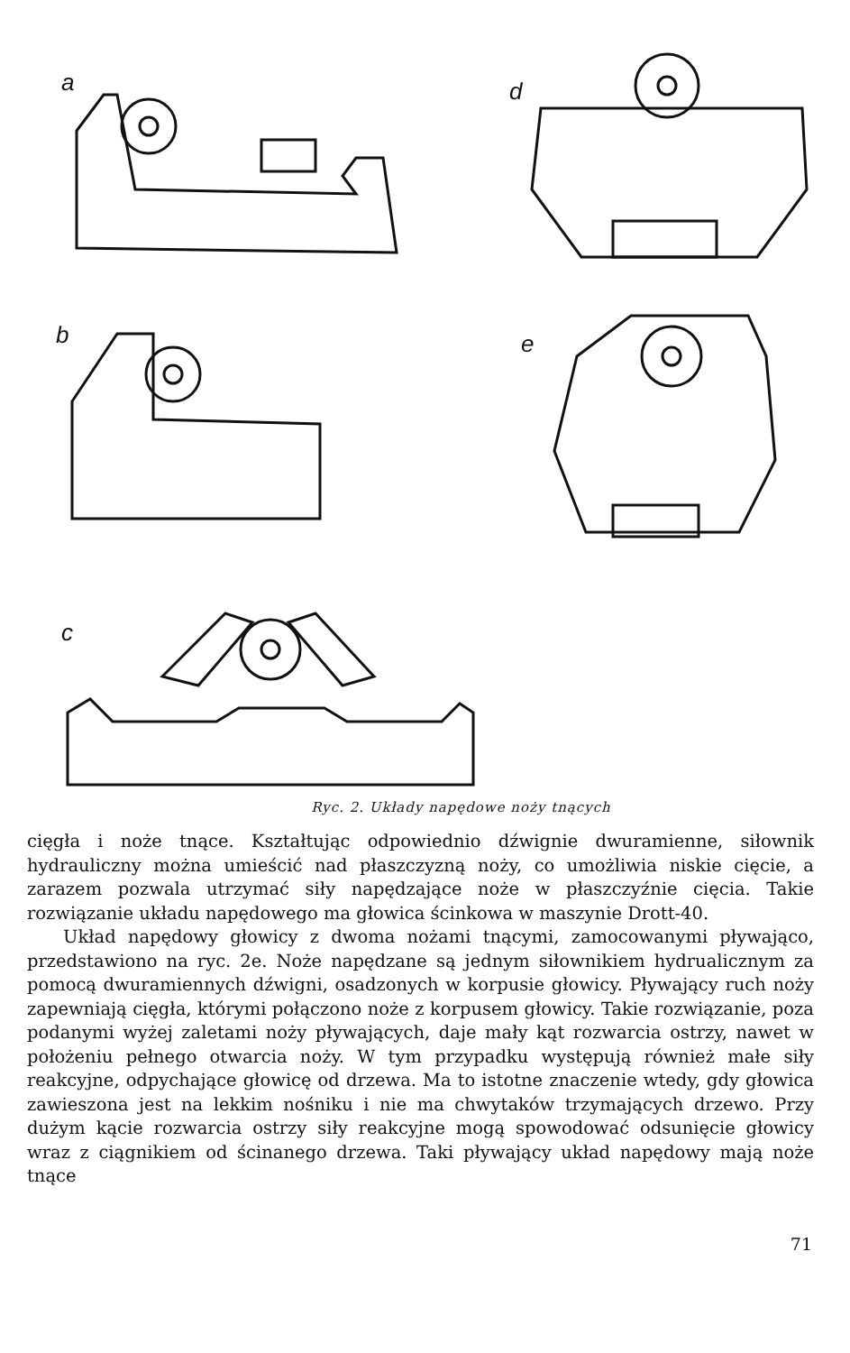a
d
b
e
c
Ryc. 2. Układy napędowe noży tnących
cięgła i noże tnące. Kształtując odpowiednio dźwignie dwuramienne, siłownik hydrauliczny można umieścić nad płaszczyzną noży, co umożliwia niskie cięcie, a zarazem pozwala utrzymać siły napędzające noże w płaszczyźnie cięcia. Takie rozwiązanie układu napędowego ma głowica ścinkowa w maszynie Drott-40.
Układ napędowy głowicy z dwoma nożami tnącymi, zamocowanymi pływająco, przedstawiono na ryc. 2e. Noże napędzane są jednym siłownikiem hydrualicznym za pomocą dwuramiennych dźwigni, osadzonych w korpusie głowicy. Pływający ruch noży zapewniają cięgła, którymi połączono noże z korpusem głowicy. Takie rozwiązanie, poza podanymi wyżej zaletami noży pływających, daje mały kąt rozwarcia ostrzy, nawet w położeniu pełnego otwarcia noży. W tym przypadku występują również małe siły reakcyjne, odpychające głowicę od drzewa. Ma to istotne znaczenie wtedy, gdy głowica zawieszona jest na lekkim nośniku i nie ma chwytaków trzymających drzewo. Przy dużym kącie rozwarcia ostrzy siły reakcyjne mogą spowodować odsunięcie głowicy wraz z ciągnikiem od ścinanego drzewa. Taki pływający układ napędowy mają noże tnące
71